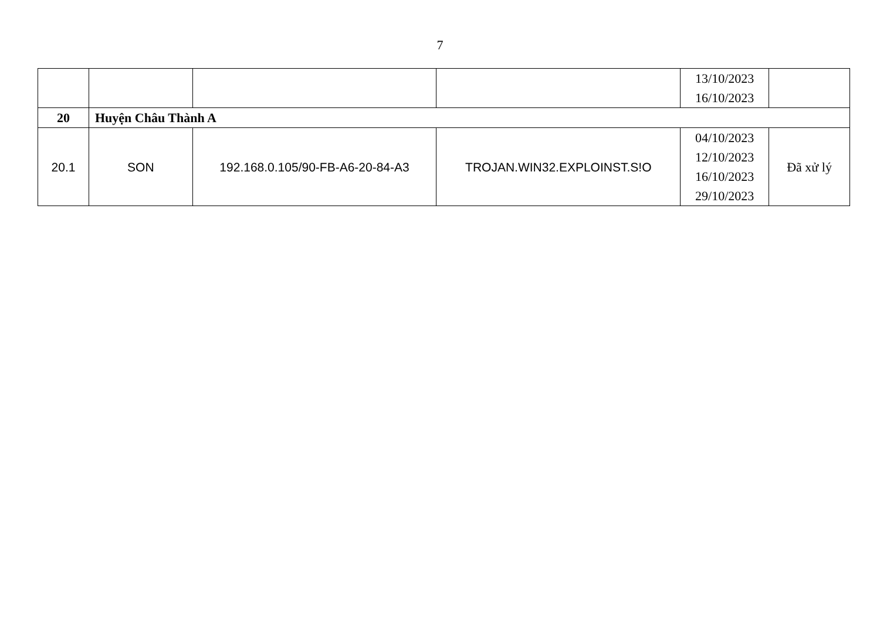7
| | | | | 13/10/2023 16/10/2023 | |
| 20 | Huyện Châu Thành A | | | | |
| 20.1 | SON | 192.168.0.105/90-FB-A6-20-84-A3 | TROJAN.WIN32.EXPLOINST.S!O | 04/10/2023 12/10/2023 16/10/2023 29/10/2023 | Đã xử lý |